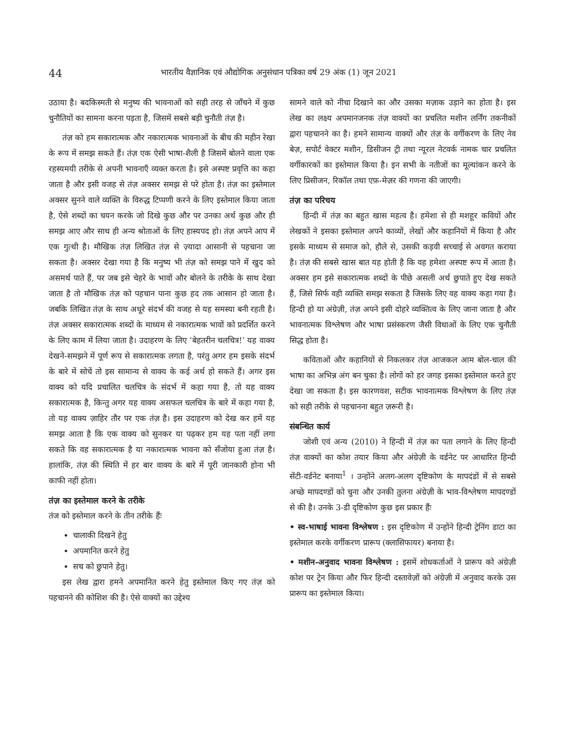44 भारतीय वैज्ञानिक एवं औद्योगिक अनुसंधान पत्रिका वर्ष 29 अंक (1) जून 2021
उठाया है। बदकिस्मती से मनुष्य की भावनाओं को सही तरह से जाँचने में कुछ चुनौतियों का सामना करना पड़ता है, जिसमें सबसे बड़ी चुनौती तंज़ है।
तंज़ को हम सकारात्मक और नकारात्मक भावनाओं के बीच की महीन रेखा के रूप में समझ सकते हैं। तंज़ एक ऐसी भाषा-शैली है जिसमें बोलने वाला एक रहस्यमयी तरीके से अपनी भावनाएँ व्यक्त करता है। इसे अस्पष्ट प्रवृत्ति का कहा जाता है और इसी वजह से तंज़ अक्सर समझ से परे होता है। तंज़ का इस्तेमाल अक्सर सुनने वाले व्यक्ति के विरुद्ध टिप्पणी करने के लिए इस्तेमाल किया जाता है, ऐसे शब्दों का चयन करके जो दिखे कुछ और पर उनका अर्थ कुछ और ही समझ आए और साथ ही अन्य श्रोताओं के लिए हास्यपद हो। तंज़ अपने आप में एक गुत्थी है। मौखिक तंज़ लिखित तंज़ से ज़्यादा आसानी से पहचाना जा सकता है। अक्सर देखा गया है कि मनुष्य भी तंज़ को समझ पाने में खुद को असमर्थ पाते हैं, पर जब इसे चेहरे के भावों और बोलने के तरीके के साथ देखा जाता है तो मौखिक तंज़ को पहचान पाना कुछ हद तक आसान हो जाता है। जबकि लिखित तंज़ के साथ अधूरे संदर्भ की वजह से यह समस्या बनी रहती है। तंज़ अक्सर सकारात्मक शब्दों के माध्यम से नकारात्मक भावों को प्रदर्शित करने के लिए काम में लिया जाता है। उदाहरण के लिए ‘बेहतरीन चलचित्र!’ यह वाक्य देखने-समझने में पूर्ण रूप से सकारात्मक लगता है, परंतु अगर हम इसके संदर्भ के बारे में सोचें तो इस सामान्य से वाक्य के कई अर्थ हो सकते हैं। अगर इस वाक्य को यदि प्रचालित चलचित्र के संदर्भ में कहा गया है, तो यह वाक्य सकारात्मक है, किन्तु अगर यह वाक्य असफल चलचित्र के बारे में कहा गया है, तो यह वाक्य ज़ाहिर तौर पर एक तंज़ है। इस उदाहरण को देख कर हमें यह समझ आता है कि एक वाक्य को सुनकर या पढ़कर हम यह पता नहीं लगा सकते कि वह सकारात्मक है या नकारात्मक भावना को सँजोया हुआ तंज़ है। हालांकि, तंज़ की स्थिति में हर बार वाक्य के बारे में पूरी जानकारी होना भी काफी नहीं होता।
तंज़ का इस्तेमाल करने के तरीके
तंज को इस्तेमाल करने के तीन तरीके हैंः
चालाकी दिखने हेतु
अपमानित करने हेतु
सच को छुपाने हेतु।
इस लेख द्वारा हमने अपमानित करने हेतु इस्तेमाल किए गए तंज़ को पहचानने की कोशिश की है। ऐसे वाक्यों का उद्देश्य
सामने वाले को नीचा दिखाने का और उसका मज़ाक उड़ाने का होता है। इस लेख का लक्ष्य अपमानजनक तंज़ वाक्यों का प्रचलित मशीन लर्निंग तकनीकों द्वारा पहचानने का है। हमने सामान्य वाक्यों और तंज़ के वर्गीकरण के लिए नेव बेज़, सपोर्ट वेक्टर मशीन, डिसीजन ट्री तथा न्यूरल नेटवर्क नामक चार प्रचलित वर्गीकारकों का इस्तेमाल किया है। इन सभी के नतीजों का मूल्यांकन करने के लिए प्रिसीजन, रिकॉल तथा एफ़-मेज़र की गणना की जाएगी।
तंज़ का परिचय
हिन्दी में तंज़ का बहुत खास महत्व है। हमेशा से ही मशहूर कवियों और लेखकों ने इसका इस्तेमाल अपने काव्यों, लेखों और कहानियों में किया है और इसके माध्यम से समाज को, हौले से, उसकी कड़वी सच्चाई से अवगत कराया है। तंज़ की सबसे खास बात यह होती है कि वह हमेशा अस्पष्ट रूप में आता है। अक्सर हम इसे सकारात्मक शब्दों के पीछे असली अर्थ छुपाते हुए देख सकते हैं, जिसे सिर्फ वही व्यक्ति समझ सकता है जिसके लिए वह वाक्य कहा गया है। हिन्दी हो या अंग्रेज़ी, तंज़ अपने इसी दोहरे व्यक्तित्व के लिए जाना जाता है और भावनात्मक विश्लेषण और भाषा प्रसंस्करण जैसी विधाओं के लिए एक चुनौती सिद्ध होता है।
कविताओं और कहानियों से निकलकर तंज़ आजकल आम बोल-चाल की भाषा का अभिन्न अंग बन चुका है। लोगों को हर जगह इसका इस्तेमाल करते हुए देखा जा सकता है। इस कारणवश, सटीक भावनात्मक विश्लेषण के लिए तंज़ को सही तरीके से पहचानना बहुत ज़रूरी है।
संबन्धित कार्य
जोशी एवं अन्य (2010) ने हिन्दी में तंज़ का पता लगाने के लिए हिन्दी तंज़ वाक्यों का कोश तयार किया और अंग्रेज़ी के वर्डनेट पर आधारित हिन्दी सेंटी-वर्डनेट बनाया<sup>1</sup> । उन्होंने अलग-अलग दृष्टिकोण के मापदंडों में से सबसे अच्छे मापदण्डों को चुना और उनकी तुलना अंग्रेज़ी के भाव-विश्लेषण मापदण्डों से की है। उनके 3-डी दृष्टिकोण कुछ इस प्रकार हैंः
• स्व-भाषाई भावना विश्लेषण : इस दृष्टिकोण में उन्होंने हिन्दी ट्रेनिंग डाटा का इस्तेमाल करके वर्गीकरण प्रारूप (क्लासिफायर) बनाया है।
• मशीन-अनुवाद भावना विश्लेषण : इसमें शोधकर्ताओं ने प्रारूप को अंग्रेज़ी कोश पर ट्रेन किया और फिर हिन्दी दस्तावेज़ों को अंग्रेज़ी में अनुवाद करके उस प्रारूप का इस्तेमाल किया।